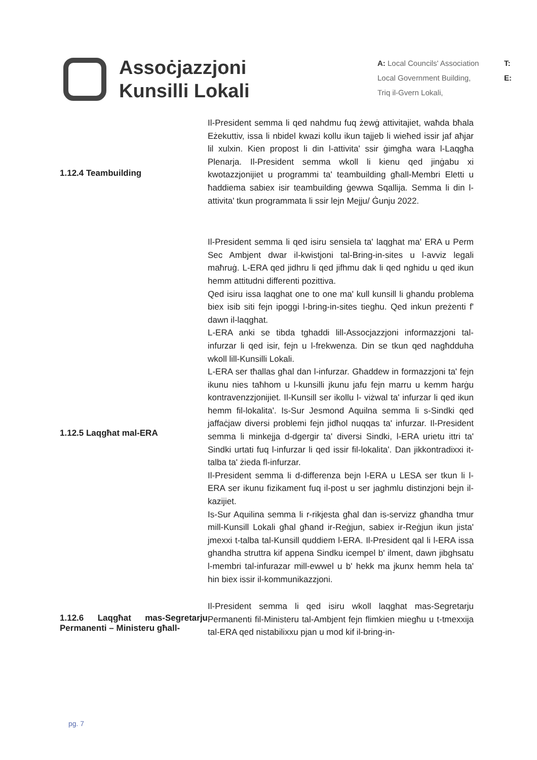Assoċjazzjoni
Kunsilli Lokali
A: Local Councils' Association
Local Government Building,
Triq il-Gvern Lokali,
T:
E:
1.12.4 Teambuilding
Il-President semma li qed nahdmu fuq żewġ attivitajiet, waħda bħala Eżekuttiv, issa li nbidel kwazi kollu ikun tajjeb li wieħed issir jaf aħjar lil xulxin. Kien propost li din l-attivita' ssir ġimgħa wara l-Laqgħa Plenarja. Il-President semma wkoll li kienu qed jinġabu xi kwotazzjonijiet u programmi ta' teambuilding għall-Membri Eletti u ħaddiema sabiex isir teambuilding ġewwa Sqallija. Semma li din l-attivita' tkun programmata li ssir lejn Mejju/ Ġunju 2022.
1.12.5 Laqgħat mal-ERA
Il-President semma li qed isiru sensiela ta' laqghat ma' ERA u Perm Sec Ambjent dwar il-kwistjoni tal-Bring-in-sites u l-avviz legali maħruġ. L-ERA qed jidhru li qed jifhmu dak li qed nghidu u qed ikun hemm attitudni differenti pozittiva.
Qed isiru issa laqghat one to one ma' kull kunsill li ghandu problema biex isib siti fejn ipoggi l-bring-in-sites tieghu. Qed inkun preżenti f' dawn il-laqghat.
L-ERA anki se tibda tghaddi lill-Assocjazzjoni informazzjoni tal-infurzar li qed isir, fejn u l-frekwenza. Din se tkun qed nagħdduha wkoll lill-Kunsilli Lokali.
L-ERA ser tħallas għal dan l-infurzar. Għaddew in formazzjoni ta' fejn ikunu nies taħhom u l-kunsilli jkunu jafu fejn marru u kemm ħarġu kontravenzzjonijiet. Il-Kunsill ser ikollu l- viżwal ta' infurzar li qed ikun hemm fil-lokalita'. Is-Sur Jesmond Aquilna semma li s-Sindki qed jaffaċjaw diversi problemi fejn jidħol nuqqas ta' infurzar. Il-President semma li minkejja d-dgergir ta' diversi Sindki, l-ERA urietu ittri ta' Sindki urtati fuq l-infurzar li qed issir fil-lokalita'. Dan jikkontradixxi it-talba ta' żieda fl-infurzar.
Il-President semma li d-differenza bejn l-ERA u LESA ser tkun li l-ERA ser ikunu fizikament fuq il-post u ser jaghmlu distinzjoni bejn il-kazijiet.
Is-Sur Aquilina semma li r-rikjesta għal dan is-servizz għandha tmur mill-Kunsill Lokali għal għand ir-Reġjun, sabiex ir-Reġjun ikun jista' jmexxi t-talba tal-Kunsill quddiem l-ERA. Il-President qal li l-ERA issa ghandha struttra kif appena Sindku icempel b' ilment, dawn jibghsatu l-membri tal-infurazar mill-ewwel u b' hekk ma jkunx hemm hela ta' hin biex issir il-kommunikazzjoni.
1.12.6 Laqgħat mas-Segretarju Permanenti – Ministeru għall-
Il-President semma li qed isiru wkoll laqghat mas-Segretarju Permanenti fil-Ministeru tal-Ambjent fejn flimkien miegħu u t-tmexxija tal-ERA qed nistabilixxu pjan u mod kif il-bring-in-
pg. 7